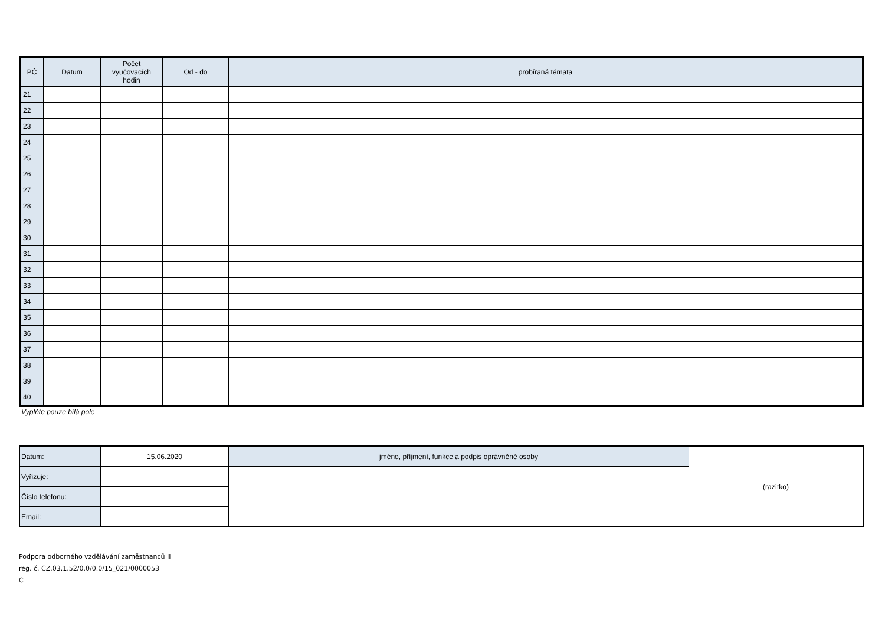| PČ | Datum | Počet vyučovacích hodin | Od - do | probíraná témata |
| --- | --- | --- | --- | --- |
| 21 | | | | |
| 22 | | | | |
| 23 | | | | |
| 24 | | | | |
| 25 | | | | |
| 26 | | | | |
| 27 | | | | |
| 28 | | | | |
| 29 | | | | |
| 30 | | | | |
| 31 | | | | |
| 32 | | | | |
| 33 | | | | |
| 34 | | | | |
| 35 | | | | |
| 36 | | | | |
| 37 | | | | |
| 38 | | | | |
| 39 | | | | |
| 40 | | | | |
Vyplňte pouze bílá pole
| Datum: | 15.06.2020 | jméno, příjmení, funkce a podpis oprávněné osoby | | (razítko) |
| Vyřizuje: | | | | |
| Číslo telefonu: | | | | |
| Email: | | | | |
Podpora odborného vzdělávání zaměstnanců II
reg. č. CZ.03.1.52/0.0/0.0/15_021/0000053
C